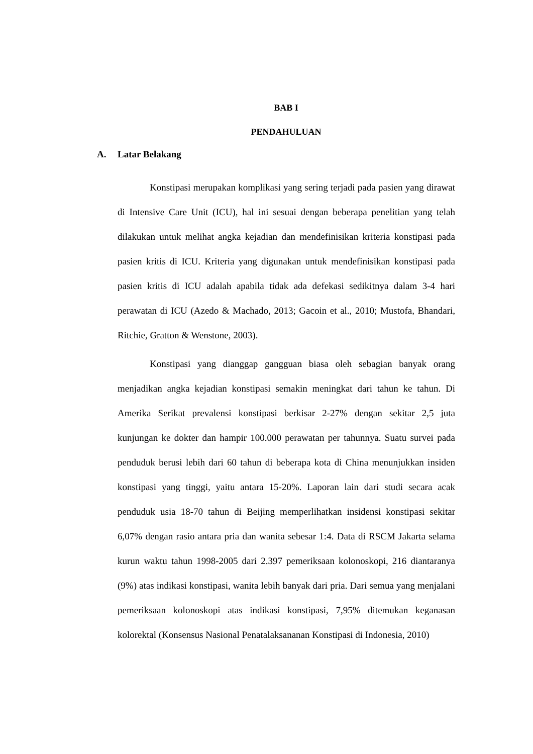BAB I
PENDAHULUAN
A. Latar Belakang
Konstipasi merupakan komplikasi yang sering terjadi pada pasien yang dirawat di Intensive Care Unit (ICU), hal ini sesuai dengan beberapa penelitian yang telah dilakukan untuk melihat angka kejadian dan mendefinisikan kriteria konstipasi pada pasien kritis di ICU. Kriteria yang digunakan untuk mendefinisikan konstipasi pada pasien kritis di ICU adalah apabila tidak ada defekasi sedikitnya dalam 3-4 hari perawatan di ICU (Azedo & Machado, 2013; Gacoin et al., 2010; Mustofa, Bhandari, Ritchie, Gratton & Wenstone, 2003).
Konstipasi yang dianggap gangguan biasa oleh sebagian banyak orang menjadikan angka kejadian konstipasi semakin meningkat dari tahun ke tahun. Di Amerika Serikat prevalensi konstipasi berkisar 2-27% dengan sekitar 2,5 juta kunjungan ke dokter dan hampir 100.000 perawatan per tahunnya. Suatu survei pada penduduk berusi lebih dari 60 tahun di beberapa kota di China menunjukkan insiden konstipasi yang tinggi, yaitu antara 15-20%. Laporan lain dari studi secara acak penduduk usia 18-70 tahun di Beijing memperlihatkan insidensi konstipasi sekitar 6,07% dengan rasio antara pria dan wanita sebesar 1:4. Data di RSCM Jakarta selama kurun waktu tahun 1998-2005 dari 2.397 pemeriksaan kolonoskopi, 216 diantaranya (9%) atas indikasi konstipasi, wanita lebih banyak dari pria. Dari semua yang menjalani pemeriksaan kolonoskopi atas indikasi konstipasi, 7,95% ditemukan keganasan kolorektal (Konsensus Nasional Penatalaksananan Konstipasi di Indonesia, 2010)